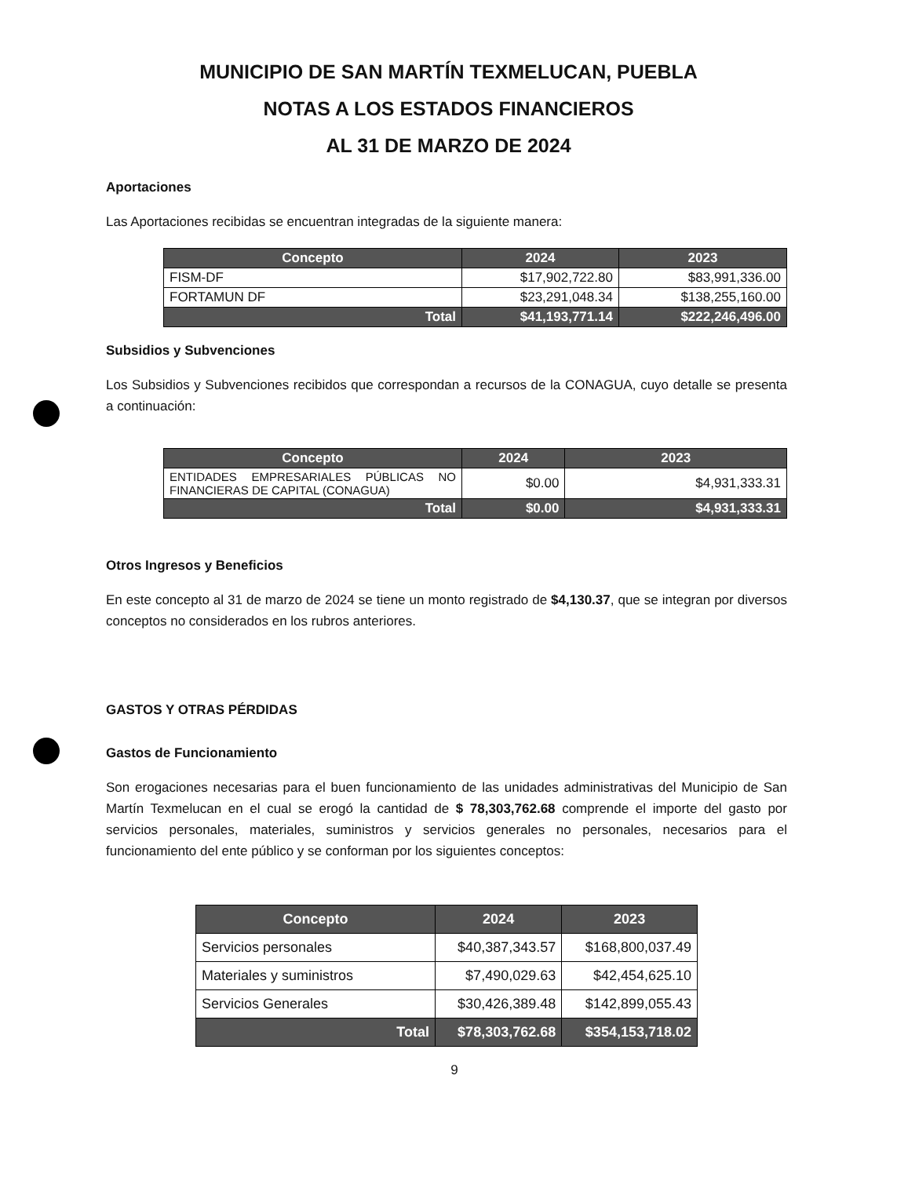MUNICIPIO DE SAN MARTÍN TEXMELUCAN, PUEBLA
NOTAS A LOS ESTADOS FINANCIEROS
AL 31 DE MARZO DE 2024
Aportaciones
Las Aportaciones recibidas se encuentran integradas de la siguiente manera:
| Concepto | 2024 | 2023 |
| --- | --- | --- |
| FISM-DF | $17,902,722.80 | $83,991,336.00 |
| FORTAMUN DF | $23,291,048.34 | $138,255,160.00 |
| Total | $41,193,771.14 | $222,246,496.00 |
Subsidios y Subvenciones
Los Subsidios y Subvenciones recibidos que correspondan a recursos de la CONAGUA, cuyo detalle se presenta a continuación:
| Concepto | 2024 | 2023 |
| --- | --- | --- |
| ENTIDADES EMPRESARIALES PÚBLICAS NO FINANCIERAS DE CAPITAL (CONAGUA) | $0.00 | $4,931,333.31 |
| Total | $0.00 | $4,931,333.31 |
Otros Ingresos y Beneficios
En este concepto al 31 de marzo de 2024 se tiene un monto registrado de $4,130.37, que se integran por diversos conceptos no considerados en los rubros anteriores.
GASTOS Y OTRAS PÉRDIDAS
Gastos de Funcionamiento
Son erogaciones necesarias para el buen funcionamiento de las unidades administrativas del Municipio de San Martín Texmelucan en el cual se erogó la cantidad de $ 78,303,762.68 comprende el importe del gasto por servicios personales, materiales, suministros y servicios generales no personales, necesarios para el funcionamiento del ente público y se conforman por los siguientes conceptos:
| Concepto | 2024 | 2023 |
| --- | --- | --- |
| Servicios personales | $40,387,343.57 | $168,800,037.49 |
| Materiales y suministros | $7,490,029.63 | $42,454,625.10 |
| Servicios Generales | $30,426,389.48 | $142,899,055.43 |
| Total | $78,303,762.68 | $354,153,718.02 |
9